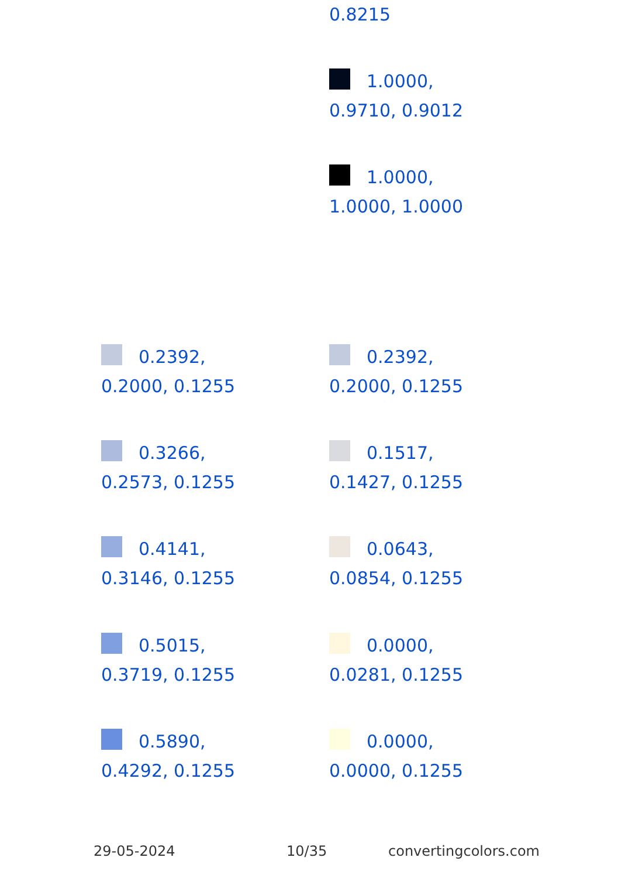0.8215
1.0000, 0.9710, 0.9012
1.0000, 1.0000, 1.0000
0.2392, 0.2000, 0.1255
0.2392, 0.2000, 0.1255
0.3266, 0.2573, 0.1255
0.1517, 0.1427, 0.1255
0.4141, 0.3146, 0.1255
0.0643, 0.0854, 0.1255
0.5015, 0.3719, 0.1255
0.0000, 0.0281, 0.1255
0.5890, 0.4292, 0.1255
0.0000, 0.0000, 0.1255
29-05-2024 10/35 convertingcolors.com